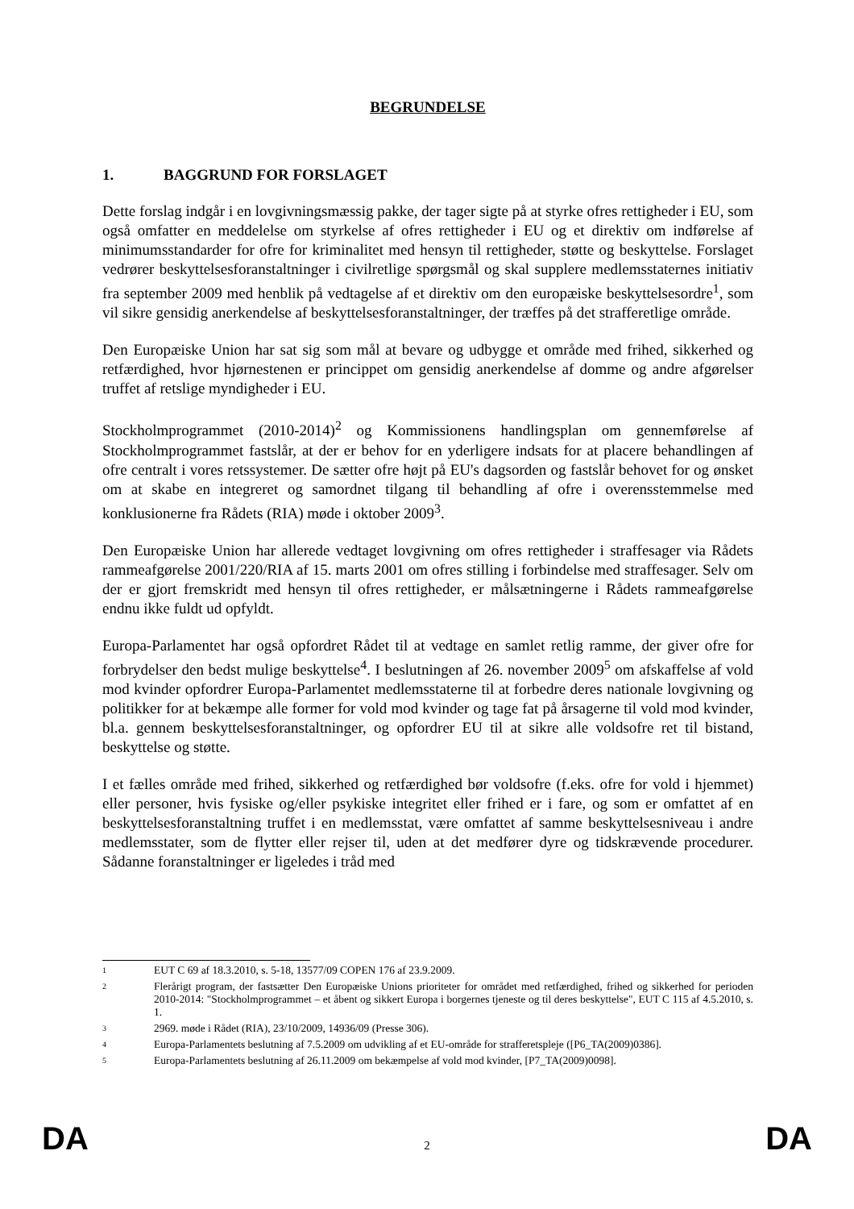BEGRUNDELSE
1. BAGGRUND FOR FORSLAGET
Dette forslag indgår i en lovgivningsmæssig pakke, der tager sigte på at styrke ofres rettigheder i EU, som også omfatter en meddelelse om styrkelse af ofres rettigheder i EU og et direktiv om indførelse af minimumsstandarder for ofre for kriminalitet med hensyn til rettigheder, støtte og beskyttelse. Forslaget vedrører beskyttelsesforanstaltninger i civilretlige spørgsmål og skal supplere medlemsstaternes initiativ fra september 2009 med henblik på vedtagelse af et direktiv om den europæiske beskyttelsesordre<sup>1</sup>, som vil sikre gensidig anerkendelse af beskyttelsesforanstaltninger, der træffes på det strafferetlige område.
Den Europæiske Union har sat sig som mål at bevare og udbygge et område med frihed, sikkerhed og retfærdighed, hvor hjørnestenen er princippet om gensidig anerkendelse af domme og andre afgørelser truffet af retslige myndigheder i EU.
Stockholmprogrammet (2010-2014)<sup>2</sup> og Kommissionens handlingsplan om gennemførelse af Stockholmprogrammet fastslår, at der er behov for en yderligere indsats for at placere behandlingen af ofre centralt i vores retssystemer. De sætter ofre højt på EU's dagsorden og fastslår behovet for og ønsket om at skabe en integreret og samordnet tilgang til behandling af ofre i overensstemmelse med konklusionerne fra Rådets (RIA) møde i oktober 2009<sup>3</sup>.
Den Europæiske Union har allerede vedtaget lovgivning om ofres rettigheder i straffesager via Rådets rammeafgørelse 2001/220/RIA af 15. marts 2001 om ofres stilling i forbindelse med straffesager. Selv om der er gjort fremskridt med hensyn til ofres rettigheder, er målsætningerne i Rådets rammeafgørelse endnu ikke fuldt ud opfyldt.
Europa-Parlamentet har også opfordret Rådet til at vedtage en samlet retlig ramme, der giver ofre for forbrydelser den bedst mulige beskyttelse<sup>4</sup>. I beslutningen af 26. november 2009<sup>5</sup> om afskaffelse af vold mod kvinder opfordrer Europa-Parlamentet medlemsstaterne til at forbedre deres nationale lovgivning og politikker for at bekæmpe alle former for vold mod kvinder og tage fat på årsagerne til vold mod kvinder, bl.a. gennem beskyttelsesforanstaltninger, og opfordrer EU til at sikre alle voldsofre ret til bistand, beskyttelse og støtte.
I et fælles område med frihed, sikkerhed og retfærdighed bør voldsofre (f.eks. ofre for vold i hjemmet) eller personer, hvis fysiske og/eller psykiske integritet eller frihed er i fare, og som er omfattet af en beskyttelsesforanstaltning truffet i en medlemsstat, være omfattet af samme beskyttelsesniveau i andre medlemsstater, som de flytter eller rejser til, uden at det medfører dyre og tidskrævende procedurer. Sådanne foranstaltninger er ligeledes i tråd med
1 EUT C 69 af 18.3.2010, s. 5-18, 13577/09 COPEN 176 af 23.9.2009.
2 Flerårigt program, der fastsætter Den Europæiske Unions prioriteter for området med retfærdighed, frihed og sikkerhed for perioden 2010-2014: "Stockholmprogrammet – et åbent og sikkert Europa i borgernes tjeneste og til deres beskyttelse", EUT C 115 af 4.5.2010, s. 1.
3 2969. møde i Rådet (RIA), 23/10/2009, 14936/09 (Presse 306).
4 Europa-Parlamentets beslutning af 7.5.2009 om udvikling af et EU-område for strafferetspleje ([P6_TA(2009)0386].
5 Europa-Parlamentets beslutning af 26.11.2009 om bekæmpelse af vold mod kvinder, [P7_TA(2009)0098].
DA 2 DA